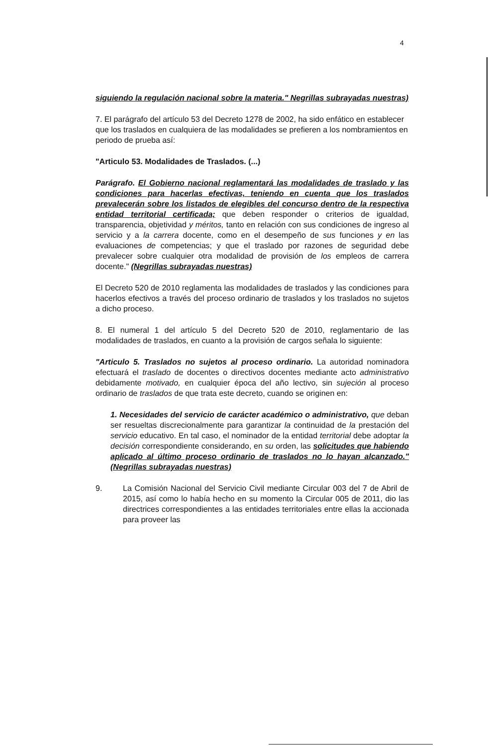4
siguiendo la regulación nacional sobre la materia." Negrillas subrayadas nuestras)
7. El parágrafo del artículo 53 del Decreto 1278 de 2002, ha sido enfático en establecer que los traslados en cualquiera de las modalidades se prefieren a los nombramientos en periodo de prueba así:
"Articulo 53. Modalidades de Traslados. (...)
Parágrafo. El Gobierno nacional reglamentará las modalidades de traslado y las condiciones para hacerlas efectivas, teniendo en cuenta que los traslados prevalecerán sobre los listados de elegibles del concurso dentro de la respectiva entidad territorial certificada; que deben responder o criterios de igualdad, transparencia, objetividad y méritos, tanto en relación con sus condiciones de ingreso al servicio y a la carrera docente, como en el desempeño de sus funciones y en las evaluaciones de competencias; y que el traslado por razones de seguridad debe prevalecer sobre cualquier otra modalidad de provisión de los empleos de carrera docente." (Negrillas subrayadas nuestras)
El Decreto 520 de 2010 reglamenta las modalidades de traslados y las condiciones para hacerlos efectivos a través del proceso ordinario de traslados y los traslados no sujetos a dicho proceso.
8. El numeral 1 del artículo 5 del Decreto 520 de 2010, reglamentario de las modalidades de traslados, en cuanto a la provisión de cargos señala lo siguiente:
"Articulo 5. Traslados no sujetos al proceso ordinario. La autoridad nominadora efectuará el traslado de docentes o directivos docentes mediante acto administrativo debidamente motivado, en cualquier época del año lectivo, sin sujeción al proceso ordinario de traslados de que trata este decreto, cuando se originen en:
1. Necesidades del servicio de carácter académico o administrativo, que deban ser resueltas discrecionalmente para garantizar la continuidad de la prestación del servicio educativo. En tal caso, el nominador de la entidad territorial debe adoptar la decisión correspondiente considerando, en su orden, las solicitudes que habiendo aplicado al último proceso ordinario de traslados no lo hayan alcanzado." (Negrillas subrayadas nuestras)
9. La Comisión Nacional del Servicio Civil mediante Circular 003 del 7 de Abril de 2015, así como lo había hecho en su momento la Circular 005 de 2011, dio las directrices correspondientes a las entidades territoriales entre ellas la accionada para proveer las